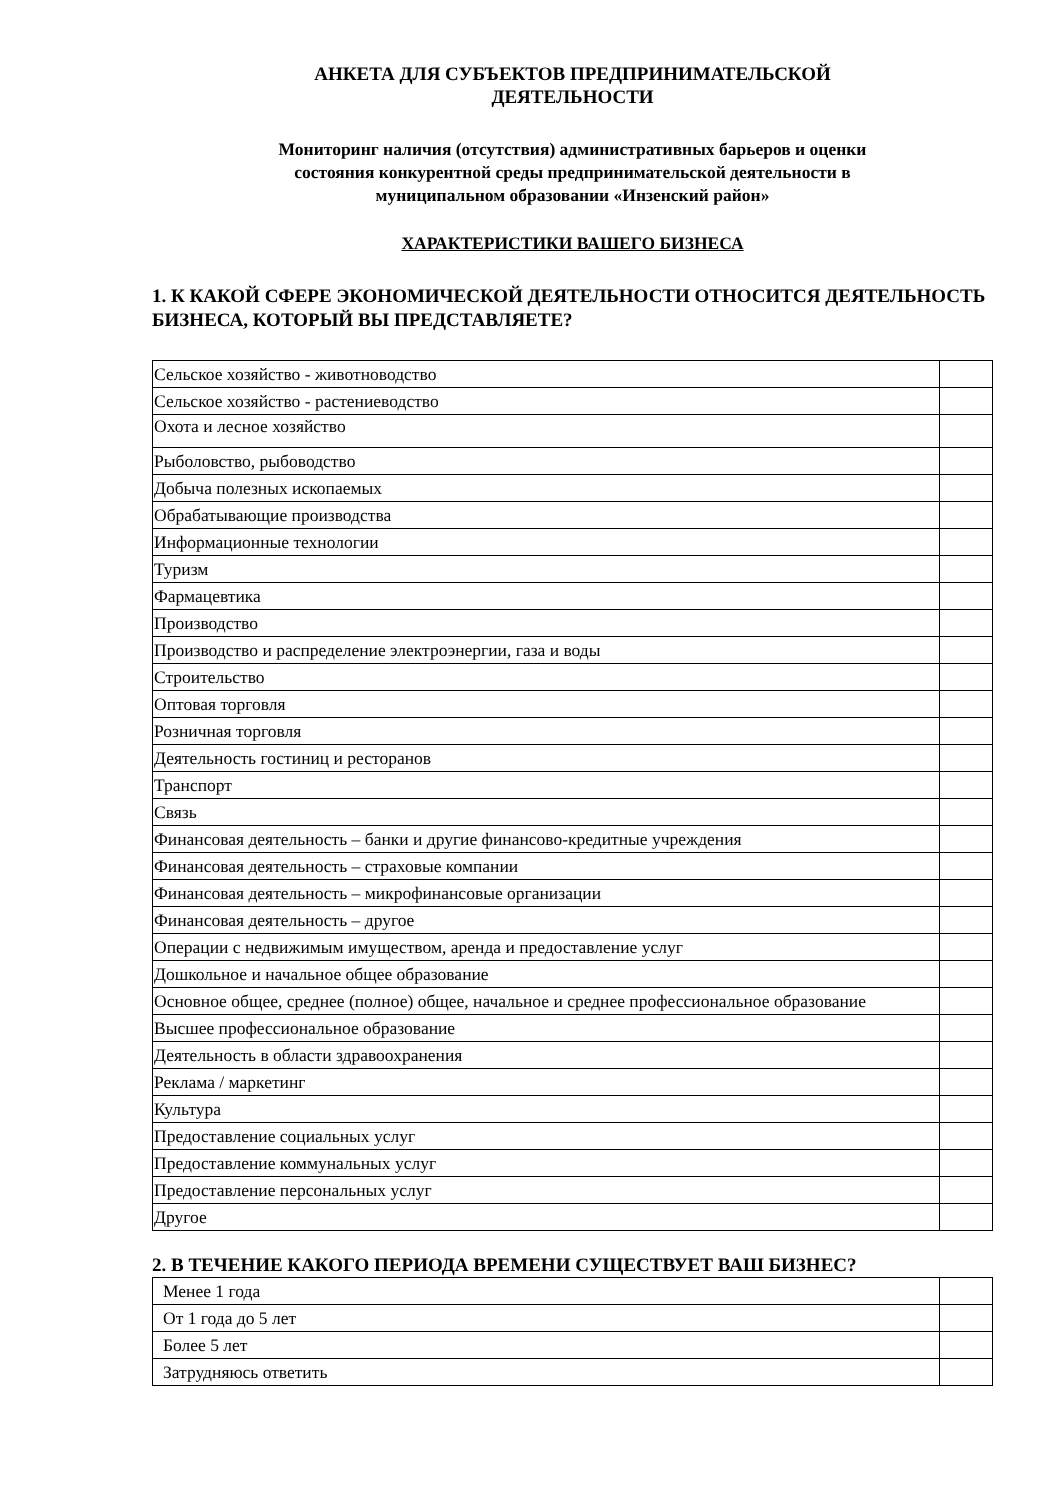АНКЕТА ДЛЯ СУБЪЕКТОВ ПРЕДПРИНИМАТЕЛЬСКОЙ
ДЕЯТЕЛЬНОСТИ
Мониторинг наличия (отсутствия) административных барьеров и оценки
состояния конкурентной среды предпринимательской деятельности в
муниципальном образовании «Инзенский район»
ХАРАКТЕРИСТИКИ ВАШЕГО БИЗНЕСА
1. К КАКОЙ СФЕРЕ ЭКОНОМИЧЕСКОЙ ДЕЯТЕЛЬНОСТИ ОТНОСИТСЯ ДЕЯТЕЛЬНОСТЬ БИЗНЕСА, КОТОРЫЙ ВЫ ПРЕДСТАВЛЯЕТЕ?
| Сельское хозяйство - животноводство | |
| Сельское хозяйство - растениеводство | |
| Охота и лесное хозяйство | |
| Рыболовство, рыбоводство | |
| Добыча полезных ископаемых | |
| Обрабатывающие производства | |
| Информационные технологии | |
| Туризм | |
| Фармацевтика | |
| Производство | |
| Производство и распределение электроэнергии, газа и воды | |
| Строительство | |
| Оптовая торговля | |
| Розничная торговля | |
| Деятельность гостиниц и ресторанов | |
| Транспорт | |
| Связь | |
| Финансовая деятельность – банки и другие финансово-кредитные учреждения | |
| Финансовая деятельность – страховые компании | |
| Финансовая деятельность – микрофинансовые организации | |
| Финансовая деятельность – другое | |
| Операции с недвижимым имуществом, аренда и предоставление услуг | |
| Дошкольное и начальное общее образование | |
| Основное общее, среднее (полное) общее, начальное и среднее профессиональное образование | |
| Высшее профессиональное образование | |
| Деятельность в области здравоохранения | |
| Реклама / маркетинг | |
| Культура | |
| Предоставление социальных услуг | |
| Предоставление коммунальных услуг | |
| Предоставление персональных услуг | |
| Другое | |
2. В ТЕЧЕНИЕ КАКОГО ПЕРИОДА ВРЕМЕНИ СУЩЕСТВУЕТ ВАШ БИЗНЕС?
| Менее 1 года | |
| От 1 года до 5 лет | |
| Более 5 лет | |
| Затрудняюсь ответить | |